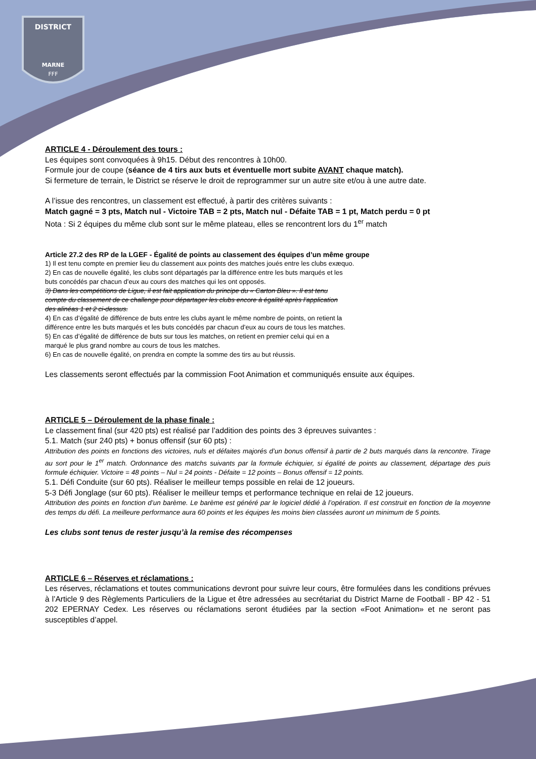DISTRICT
MARNE
FFF
ARTICLE 4 - Déroulement des tours :
Les équipes sont convoquées à 9h15. Début des rencontres à 10h00.
Formule jour de coupe (séance de 4 tirs aux buts et éventuelle mort subite AVANT chaque match).
Si fermeture de terrain, le District se réserve le droit de reprogrammer sur un autre site et/ou à une autre date.
A l’issue des rencontres, un classement est effectué, à partir des critères suivants :
Match gagné = 3 pts, Match nul - Victoire TAB = 2 pts, Match nul - Défaite TAB = 1 pt, Match perdu = 0 pt
Nota : Si 2 équipes du même club sont sur le même plateau, elles se rencontrent lors du 1<sup>er</sup> match
Article 27.2 des RP de la LGEF - Égalité de points au classement des équipes d’un même groupe
1) Il est tenu compte en premier lieu du classement aux points des matches joués entre les clubs exæquo.
2) En cas de nouvelle égalité, les clubs sont départagés par la différence entre les buts marqués et les
buts concédés par chacun d’eux au cours des matches qui les ont opposés.
3) Dans les compétitions de Ligue, il est fait application du principe du « Carton Bleu ». Il est tenu
compte du classement de ce challenge pour départager les clubs encore à égalité après l’application
des alinéas 1 et 2 ci-dessus.
4) En cas d’égalité de différence de buts entre les clubs ayant le même nombre de points, on retient la
différence entre les buts marqués et les buts concédés par chacun d’eux au cours de tous les matches.
5) En cas d’égalité de différence de buts sur tous les matches, on retient en premier celui qui en a
marqué le plus grand nombre au cours de tous les matches.
6) En cas de nouvelle égalité, on prendra en compte la somme des tirs au but réussis.
Les classements seront effectués par la commission Foot Animation et communiqués ensuite aux équipes.
ARTICLE 5 – Déroulement de la phase finale :
Le classement final (sur 420 pts) est réalisé par l’addition des points des 3 épreuves suivantes :
5.1. Match (sur 240 pts) + bonus offensif (sur 60 pts) :
Attribution des points en fonctions des victoires, nuls et défaites majorés d’un bonus offensif à partir de 2 buts marqués dans la rencontre. Tirage au sort pour le 1<sup>er</sup> match. Ordonnance des matchs suivants par la formule échiquier, si égalité de points au classement, départage des puis formule échiquier. Victoire = 48 points – Nul = 24 points - Défaite = 12 points – Bonus offensif = 12 points.
5.1. Défi Conduite (sur 60 pts). Réaliser le meilleur temps possible en relai de 12 joueurs.
5-3 Défi Jonglage (sur 60 pts). Réaliser le meilleur temps et performance technique en relai de 12 joueurs.
Attribution des points en fonction d’un barème. Le barème est généré par le logiciel dédié à l’opération. Il est construit en fonction de la moyenne des temps du défi. La meilleure performance aura 60 points et les équipes les moins bien classées auront un minimum de 5 points.
Les clubs sont tenus de rester jusqu’à la remise des récompenses
ARTICLE 6 – Réserves et réclamations :
Les réserves, réclamations et toutes communications devront pour suivre leur cours, être formulées dans les conditions prévues à l’Article 9 des Règlements Particuliers de la Ligue et être adressées au secrétariat du District Marne de Football - BP 42 - 51 202 EPERNAY Cedex. Les réserves ou réclamations seront étudiées par la section «Foot Animation» et ne seront pas susceptibles d’appel.